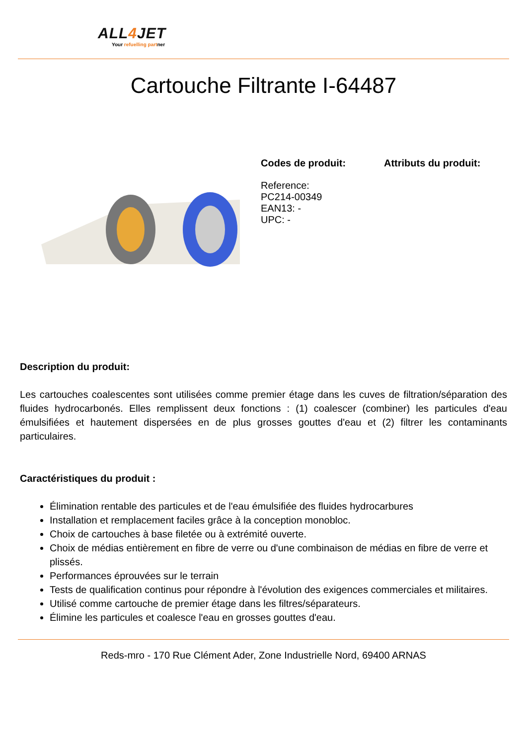ALL4 JET
Your refuelling partner
Cartouche Filtrante I-64487
Codes de produit:
Reference:
PC214-00349
EAN13: -
UPC: -
Attributs du produit:
Description du produit:
Les cartouches coalescentes sont utilisées comme premier étage dans les cuves de filtration/séparation des fluides hydrocarbonés. Elles remplissent deux fonctions : (1) coalescer (combiner) les particules d'eau émulsifiées et hautement dispersées en de plus grosses gouttes d'eau et (2) filtrer les contaminants particulaires.
Caractéristiques du produit :
Élimination rentable des particules et de l'eau émulsifiée des fluides hydrocarbures
Installation et remplacement faciles grâce à la conception monobloc.
Choix de cartouches à base filetée ou à extrémité ouverte.
Choix de médias entièrement en fibre de verre ou d'une combinaison de médias en fibre de verre et plissés.
Performances éprouvées sur le terrain
Tests de qualification continus pour répondre à l'évolution des exigences commerciales et militaires.
Utilisé comme cartouche de premier étage dans les filtres/séparateurs.
Élimine les particules et coalesce l'eau en grosses gouttes d'eau.
Reds-mro - 170 Rue Clément Ader, Zone Industrielle Nord, 69400 ARNAS